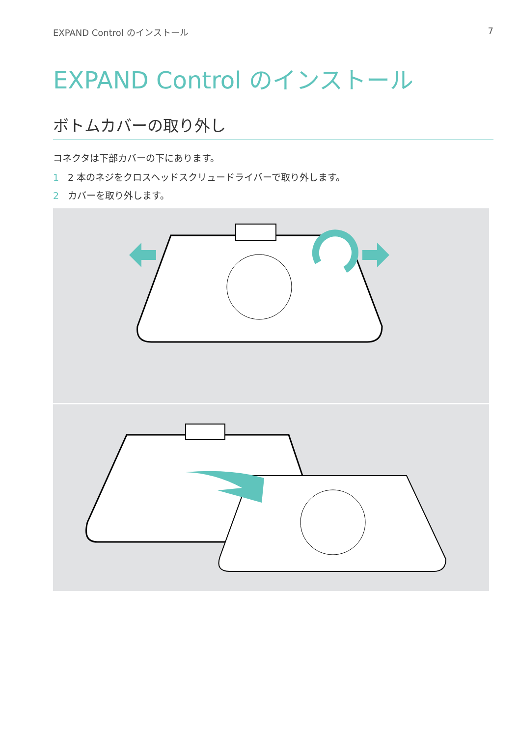EXPAND Control のインストール 7
EXPAND Control のインストール
ボトムカバーの取り外し
コネクタは下部カバーの下にあります。
1 2 本のネジをクロスヘッドスクリュードライバーで取り外します。
2 カバーを取り外します。